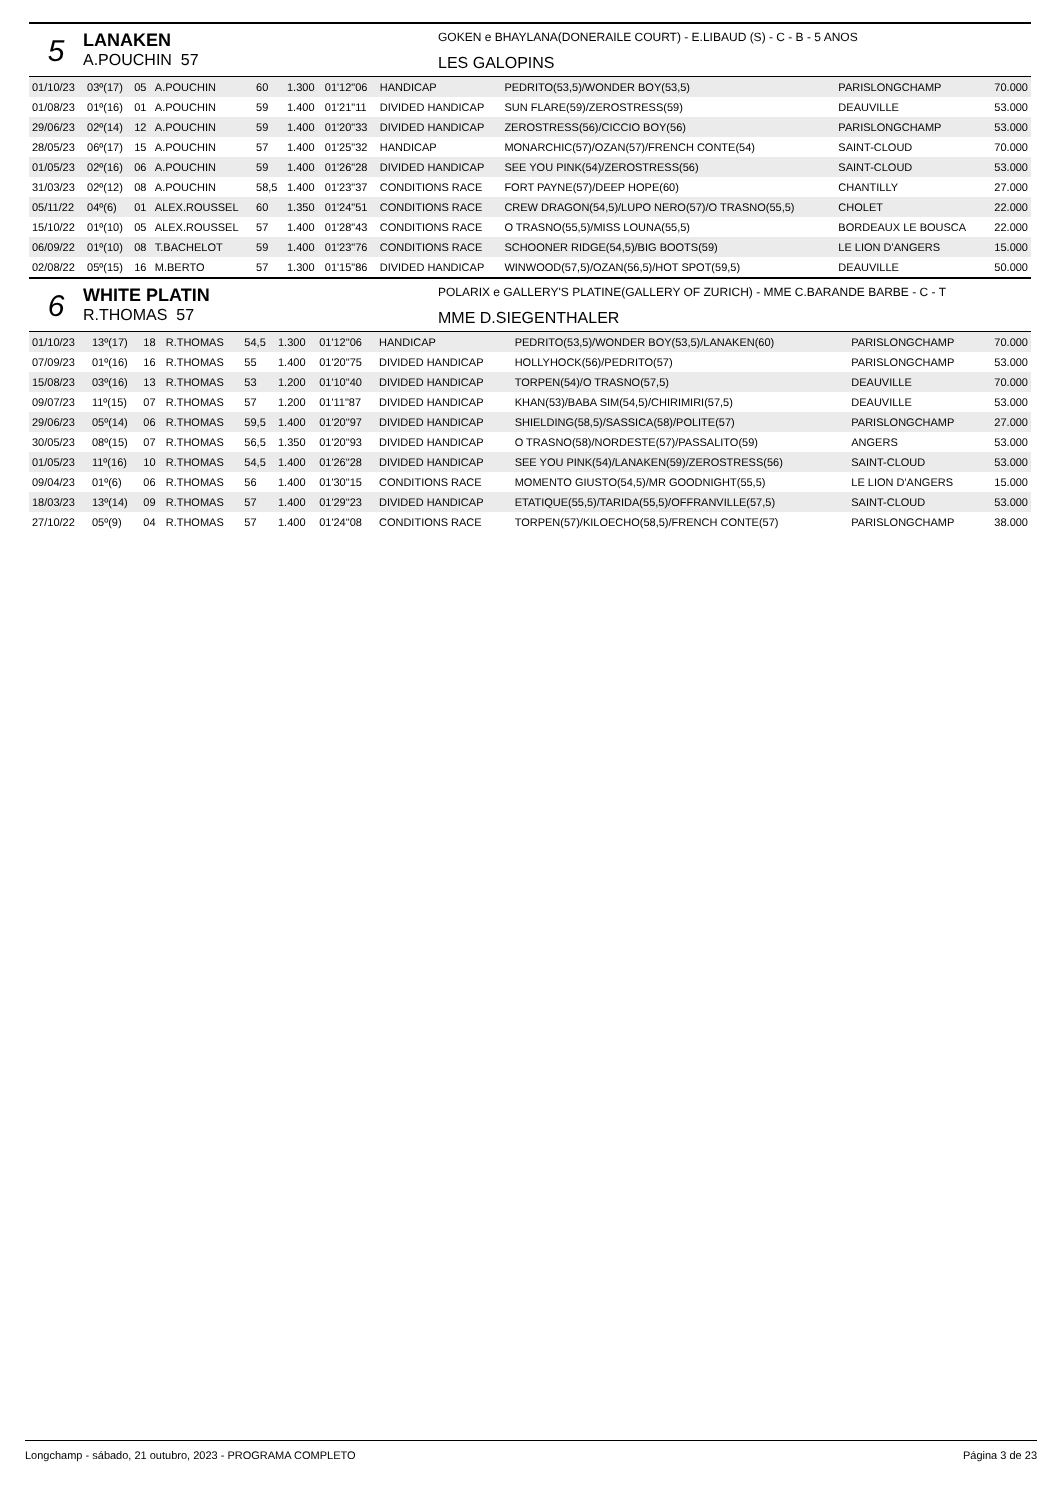5
LANAKEN
A.POUCHIN 57
GOKEN e BHAYLANA(DONERAILE COURT) - E.LIBAUD (S) - C - B - 5 ANOS
LES GALOPINS
| 01/10/23 | 03º(17) | 05 | A.POUCHIN | 60 | 1.300 | 01'12"06 | HANDICAP | PEDRITO(53,5)/WONDER BOY(53,5) | PARISLONGCHAMP | 70.000 |
| 01/08/23 | 01º(16) | 01 | A.POUCHIN | 59 | 1.400 | 01'21"11 | DIVIDED HANDICAP | SUN FLARE(59)/ZEROSTRESS(59) | DEAUVILLE | 53.000 |
| 29/06/23 | 02º(14) | 12 | A.POUCHIN | 59 | 1.400 | 01'20"33 | DIVIDED HANDICAP | ZEROSTRESS(56)/CICCIO BOY(56) | PARISLONGCHAMP | 53.000 |
| 28/05/23 | 06º(17) | 15 | A.POUCHIN | 57 | 1.400 | 01'25"32 | HANDICAP | MONARCHIC(57)/OZAN(57)/FRENCH CONTE(54) | SAINT-CLOUD | 70.000 |
| 01/05/23 | 02º(16) | 06 | A.POUCHIN | 59 | 1.400 | 01'26"28 | DIVIDED HANDICAP | SEE YOU PINK(54)/ZEROSTRESS(56) | SAINT-CLOUD | 53.000 |
| 31/03/23 | 02º(12) | 08 | A.POUCHIN | 58,5 | 1.400 | 01'23"37 | CONDITIONS RACE | FORT PAYNE(57)/DEEP HOPE(60) | CHANTILLY | 27.000 |
| 05/11/22 | 04º(6) | 01 | ALEX.ROUSSEL | 60 | 1.350 | 01'24"51 | CONDITIONS RACE | CREW DRAGON(54,5)/LUPO NERO(57)/O TRASNO(55,5) | CHOLET | 22.000 |
| 15/10/22 | 01º(10) | 05 | ALEX.ROUSSEL | 57 | 1.400 | 01'28"43 | CONDITIONS RACE | O TRASNO(55,5)/MISS LOUNA(55,5) | BORDEAUX LE BOUSCA | 22.000 |
| 06/09/22 | 01º(10) | 08 | T.BACHELOT | 59 | 1.400 | 01'23"76 | CONDITIONS RACE | SCHOONER RIDGE(54,5)/BIG BOOTS(59) | LE LION D'ANGERS | 15.000 |
| 02/08/22 | 05º(15) | 16 | M.BERTO | 57 | 1.300 | 01'15"86 | DIVIDED HANDICAP | WINWOOD(57,5)/OZAN(56,5)/HOT SPOT(59,5) | DEAUVILLE | 50.000 |
6
WHITE PLATIN
R.THOMAS 57
POLARIX e GALLERY'S PLATINE(GALLERY OF ZURICH) - MME C.BARANDE BARBE - C - T
MME D.SIEGENTHALER
| 01/10/23 | 13º(17) | 18 | R.THOMAS | 54,5 | 1.300 | 01'12"06 | HANDICAP | PEDRITO(53,5)/WONDER BOY(53,5)/LANAKEN(60) | PARISLONGCHAMP | 70.000 |
| 07/09/23 | 01º(16) | 16 | R.THOMAS | 55 | 1.400 | 01'20"75 | DIVIDED HANDICAP | HOLLYHOCK(56)/PEDRITO(57) | PARISLONGCHAMP | 53.000 |
| 15/08/23 | 03º(16) | 13 | R.THOMAS | 53 | 1.200 | 01'10"40 | DIVIDED HANDICAP | TORPEN(54)/O TRASNO(57,5) | DEAUVILLE | 70.000 |
| 09/07/23 | 11º(15) | 07 | R.THOMAS | 57 | 1.200 | 01'11"87 | DIVIDED HANDICAP | KHAN(53)/BABA SIM(54,5)/CHIRIMIRI(57,5) | DEAUVILLE | 53.000 |
| 29/06/23 | 05º(14) | 06 | R.THOMAS | 59,5 | 1.400 | 01'20"97 | DIVIDED HANDICAP | SHIELDING(58,5)/SASSICA(58)/POLITE(57) | PARISLONGCHAMP | 27.000 |
| 30/05/23 | 08º(15) | 07 | R.THOMAS | 56,5 | 1.350 | 01'20"93 | DIVIDED HANDICAP | O TRASNO(58)/NORDESTE(57)/PASSALITO(59) | ANGERS | 53.000 |
| 01/05/23 | 11º(16) | 10 | R.THOMAS | 54,5 | 1.400 | 01'26"28 | DIVIDED HANDICAP | SEE YOU PINK(54)/LANAKEN(59)/ZEROSTRESS(56) | SAINT-CLOUD | 53.000 |
| 09/04/23 | 01º(6) | 06 | R.THOMAS | 56 | 1.400 | 01'30"15 | CONDITIONS RACE | MOMENTO GIUSTO(54,5)/MR GOODNIGHT(55,5) | LE LION D'ANGERS | 15.000 |
| 18/03/23 | 13º(14) | 09 | R.THOMAS | 57 | 1.400 | 01'29"23 | DIVIDED HANDICAP | ETATIQUE(55,5)/TARIDA(55,5)/OFFRANVILLE(57,5) | SAINT-CLOUD | 53.000 |
| 27/10/22 | 05º(9) | 04 | R.THOMAS | 57 | 1.400 | 01'24"08 | CONDITIONS RACE | TORPEN(57)/KILOECHO(58,5)/FRENCH CONTE(57) | PARISLONGCHAMP | 38.000 |
Longchamp - sábado, 21 outubro, 2023 - PROGRAMA COMPLETO Página 3 de 23